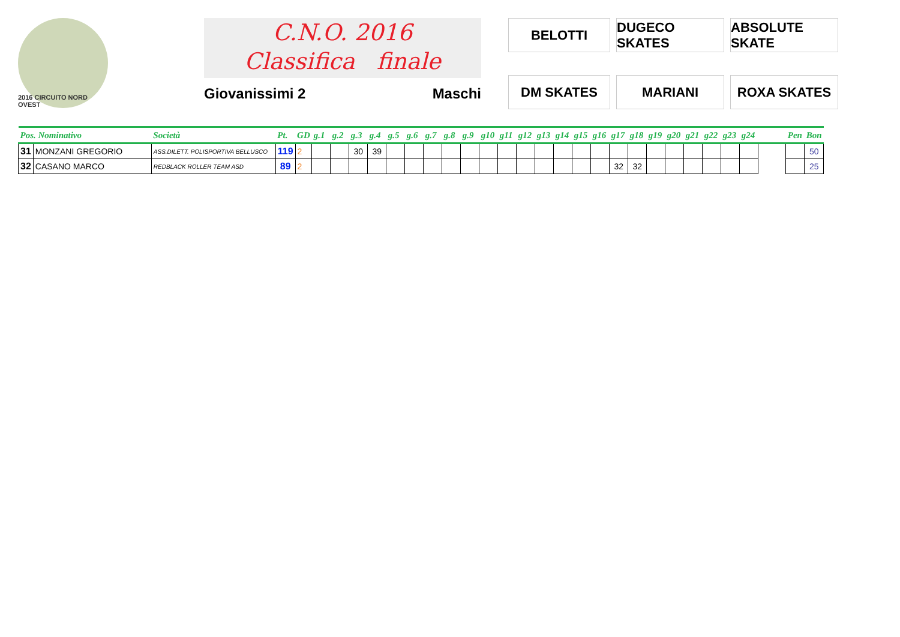2016 CIRCUITO NORD OVEST
C.N.O. 2016
Classifica finale
Giovanissimi 2 Maschi
BELOTTI
DUGECO SKATES
ABSOLUTE SKATE
DM SKATES
MARIANI
ROXA SKATES
| Pos. Nominativo | | Società | Pt. | GD | g.1 | g.2 | g.3 | g.4 | g.5 | g.6 | g.7 | g.8 | g.9 | g10 | g11 | g12 | g13 | g14 | g15 | g16 | g17 | g18 | g19 | g20 | g21 | g22 | g23 | g24 | | Pen | Bon |
| --- | --- | --- | --- | --- | --- | --- | --- | --- | --- | --- | --- | --- | --- | --- | --- | --- | --- | --- | --- | --- | --- | --- | --- | --- | --- | --- | --- | --- | --- | --- | --- |
| 31 | MONZANI GREGORIO | ASS.DILETT. POLISPORTIVA BELLUSCO | 119 | 2 | | | 30 | 39 | | | | | | | | | | | | | | | | | | | | | | | 50 |
| 32 | CASANO MARCO | REDBLACK ROLLER TEAM ASD | 89 | 2 | | | | | | | | | | | | | | | | | 32 | 32 | | | | | | | | | 25 |